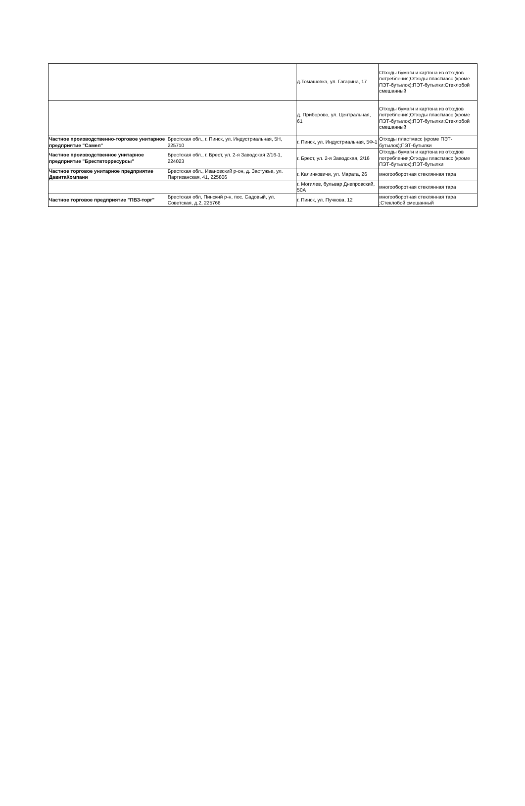| | | д.Томашовка, ул. Гагарина, 17 | Отходы бумаги и картона из отходов потребления;Отходы пластмасс (кроме ПЭТ-бутылок);ПЭТ-бутылки;Стеклобой смешанный |
| | | д. Приборово, ул. Центральная, 61 | Отходы бумаги и картона из отходов потребления;Отходы пластмасс (кроме ПЭТ-бутылок);ПЭТ-бутылки;Стеклобой смешанный |
| Частное производственно-торговое унитарное предприятие "Самел" | Брестская обл., г. Пинск, ул. Индустриальная, 5Н, 225710 | г. Пинск, ул. Индустриальная, 5Ф-1 | Отходы пластмасс (кроме ПЭТ-бутылок);ПЭТ-бутылки |
| Частное производственное унитарное предприятие "Брествторресурсы" | Брестская обл., г. Брест, ул. 2-я Заводская 2/16-1, 224023 | г. Брест, ул. 2-я Заводская, 2/16 | Отходы бумаги и картона из отходов потребления;Отходы пластмасс (кроме ПЭТ-бутылок);ПЭТ-бутылки |
| Частное торговое унитарное предприятие ДавитаКомпани | Брестская обл., Ивановский р-он, д. Застужье, ул. Партизанская, 41, 225806 | г. Калинковичи, ул. Марата, 26 | многооборотная стеклянная тара |
| | | г. Могилев, бульвар Днепровский, 50А | многооборотная стеклянная тара |
| Частное торговое предприятие "ПВЗ-торг" | Брестская обл, Пинский р-н, пос. Садовый, ул. Советская, д.2, 225766 | г. Пинск, ул. Пучкова, 12 | многооборотная стеклянная тара ;Стеклобой смешанный |